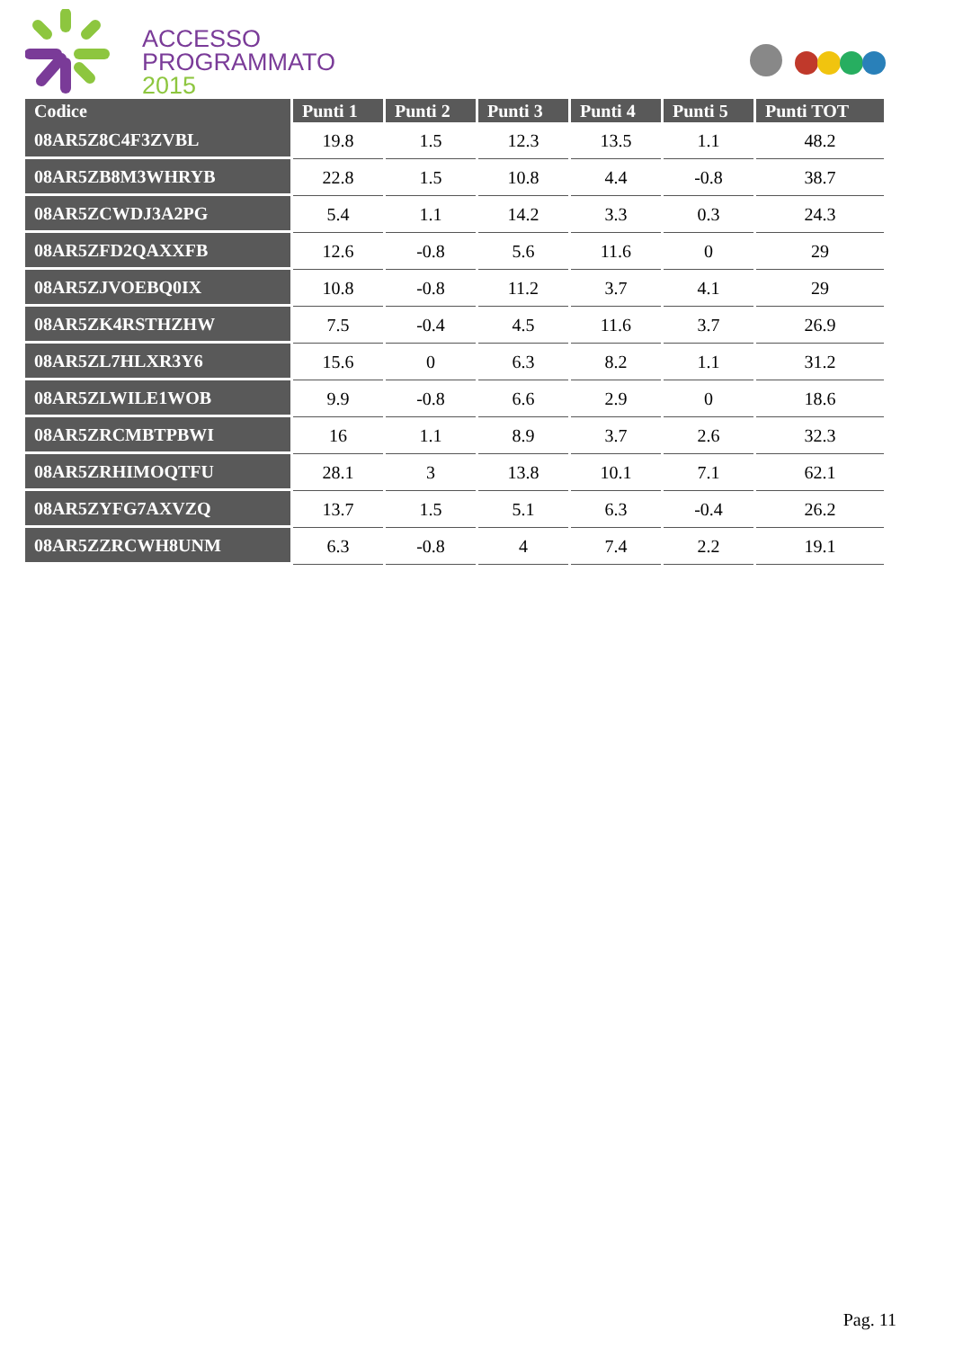ACCESSO
PROGRAMMATO
2015
| Codice | Punti 1 | Punti 2 | Punti 3 | Punti 4 | Punti 5 | Punti TOT |
| --- | --- | --- | --- | --- | --- | --- |
| 08AR5Z8C4F3ZVBL | 19.8 | 1.5 | 12.3 | 13.5 | 1.1 | 48.2 |
| 08AR5ZB8M3WHRYB | 22.8 | 1.5 | 10.8 | 4.4 | -0.8 | 38.7 |
| 08AR5ZCWDJ3A2PG | 5.4 | 1.1 | 14.2 | 3.3 | 0.3 | 24.3 |
| 08AR5ZFD2QAXXFB | 12.6 | -0.8 | 5.6 | 11.6 | 0 | 29 |
| 08AR5ZJVOEBQ0IX | 10.8 | -0.8 | 11.2 | 3.7 | 4.1 | 29 |
| 08AR5ZK4RSTHZHW | 7.5 | -0.4 | 4.5 | 11.6 | 3.7 | 26.9 |
| 08AR5ZL7HLXR3Y6 | 15.6 | 0 | 6.3 | 8.2 | 1.1 | 31.2 |
| 08AR5ZLWILE1WOB | 9.9 | -0.8 | 6.6 | 2.9 | 0 | 18.6 |
| 08AR5ZRCMBTPBWI | 16 | 1.1 | 8.9 | 3.7 | 2.6 | 32.3 |
| 08AR5ZRHIMOQTFU | 28.1 | 3 | 13.8 | 10.1 | 7.1 | 62.1 |
| 08AR5ZYFG7AXVZQ | 13.7 | 1.5 | 5.1 | 6.3 | -0.4 | 26.2 |
| 08AR5ZZRCWH8UNM | 6.3 | -0.8 | 4 | 7.4 | 2.2 | 19.1 |
Pag. 11